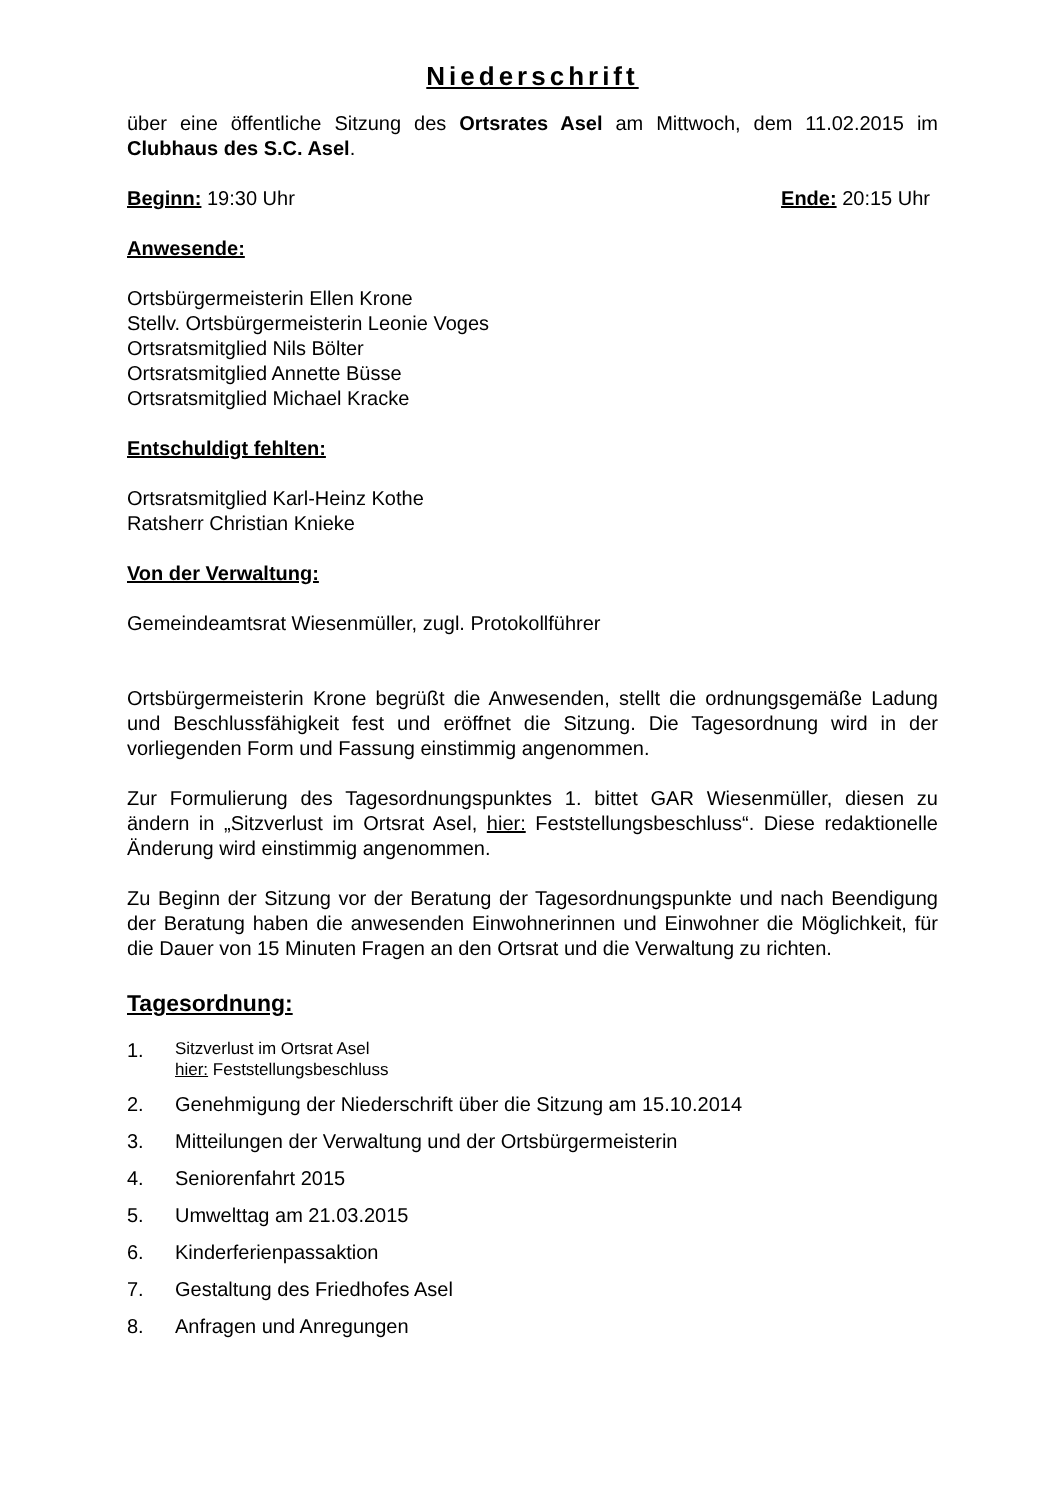Niederschrift
über eine öffentliche Sitzung des Ortsrates Asel am Mittwoch, dem 11.02.2015 im Clubhaus des S.C. Asel.
Beginn: 19:30 Uhr Ende: 20:15 Uhr
Anwesende:
Ortsbürgermeisterin Ellen Krone
Stellv. Ortsbürgermeisterin Leonie Voges
Ortsratsmitglied Nils Bölter
Ortsratsmitglied Annette Büsse
Ortsratsmitglied Michael Kracke
Entschuldigt fehlten:
Ortsratsmitglied Karl-Heinz Kothe
Ratsherr Christian Knieke
Von der Verwaltung:
Gemeindeamtsrat Wiesenmüller, zugl. Protokollführer
Ortsbürgermeisterin Krone begrüßt die Anwesenden, stellt die ordnungsgemäße Ladung und Beschlussfähigkeit fest und eröffnet die Sitzung. Die Tagesordnung wird in der vorliegenden Form und Fassung einstimmig angenommen.
Zur Formulierung des Tagesordnungspunktes 1. bittet GAR Wiesenmüller, diesen zu ändern in „Sitzverlust im Ortsrat Asel, hier: Feststellungsbeschluss“. Diese redaktionelle Änderung wird einstimmig angenommen.
Zu Beginn der Sitzung vor der Beratung der Tagesordnungspunkte und nach Beendigung der Beratung haben die anwesenden Einwohnerinnen und Einwohner die Möglichkeit, für die Dauer von 15 Minuten Fragen an den Ortsrat und die Verwaltung zu richten.
Tagesordnung:
1. Sitzverlust im Ortsrat Asel
hier: Feststellungsbeschluss
2. Genehmigung der Niederschrift über die Sitzung am 15.10.2014
3. Mitteilungen der Verwaltung und der Ortsbürgermeisterin
4. Seniorenfahrt 2015
5. Umwelttag am 21.03.2015
6. Kinderferienpassaktion
7. Gestaltung des Friedhofes Asel
8. Anfragen und Anregungen